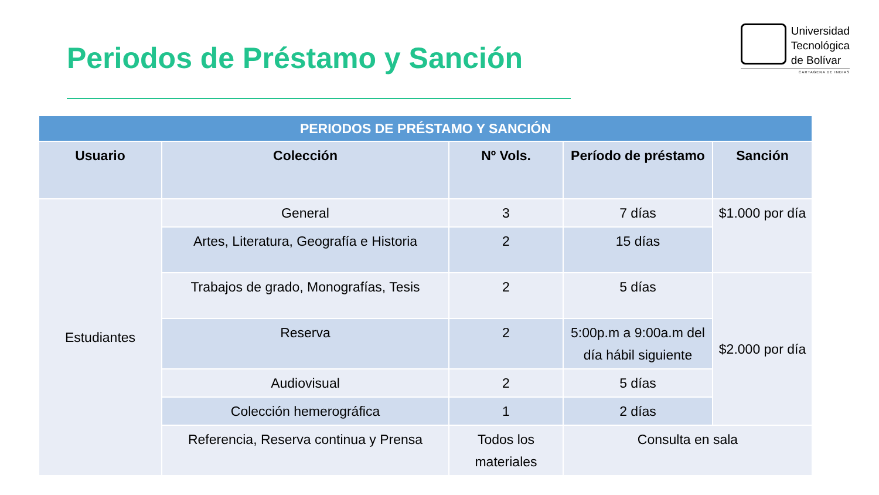Periodos de Préstamo y Sanción
Universidad
Tecnológica
de Bolívar
CARTAGENA DE INDIAS
| PERIODOS DE PRÉSTAMO Y SANCIÓN | | | | |
| Usuario | Colección | Nº Vols. | Período de préstamo | Sanción |
| Estudiantes | General | 3 | 7 días | $1.000 por día |
| | Artes, Literatura, Geografía e Historia | 2 | 15 días | |
| | Trabajos de grado, Monografías, Tesis | 2 | 5 días | $2.000 por día |
| | Reserva | 2 | 5:00p.m a 9:00a.m del día hábil siguiente | |
| | Audiovisual | 2 | 5 días | |
| | Colección hemerográfica | 1 | 2 días | |
| | Referencia, Reserva continua y Prensa | Todos los materiales | Consulta en sala | |